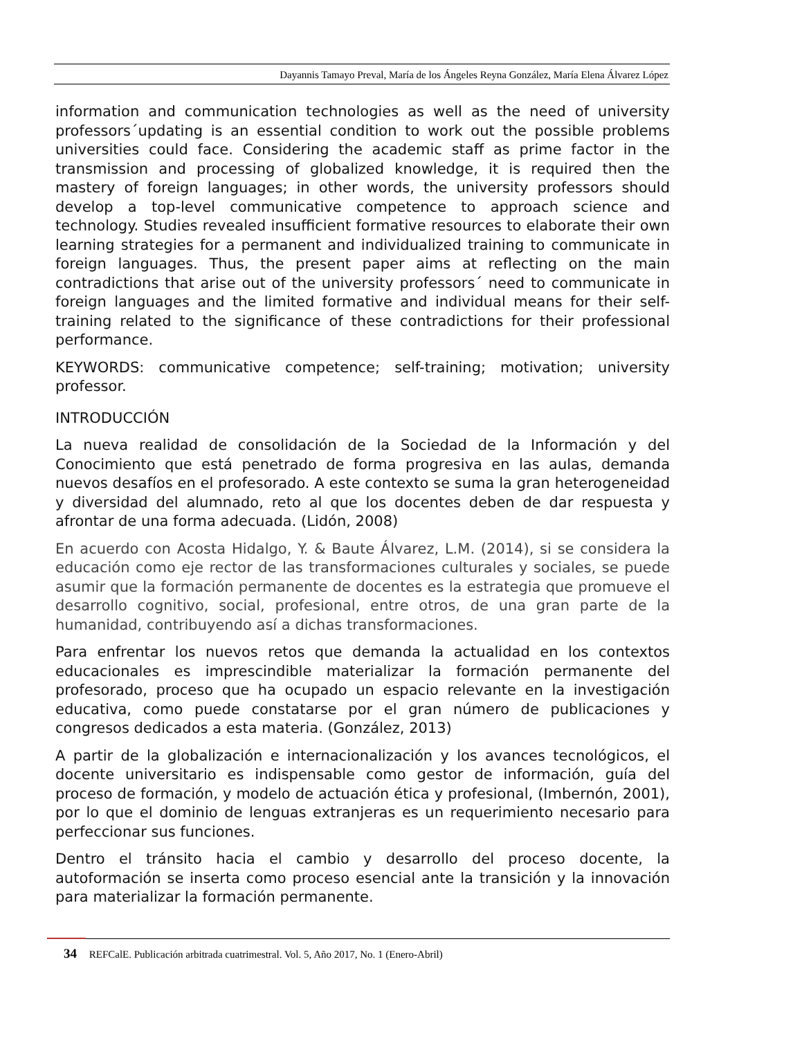Dayannis Tamayo Preval, María de los Ángeles Reyna González, María Elena Álvarez López
information and communication technologies as well as the need of university professors´updating is an essential condition to work out the possible problems universities could face. Considering the academic staff as prime factor in the transmission and processing of globalized knowledge, it is required then the mastery of foreign languages; in other words, the university professors should develop a top-level communicative competence to approach science and technology. Studies revealed insufficient formative resources to elaborate their own learning strategies for a permanent and individualized training to communicate in foreign languages. Thus, the present paper aims at reflecting on the main contradictions that arise out of the university professors´ need to communicate in foreign languages and the limited formative and individual means for their self-training related to the significance of these contradictions for their professional performance.
KEYWORDS: communicative competence; self-training; motivation; university professor.
INTRODUCCIÓN
La nueva realidad de consolidación de la Sociedad de la Información y del Conocimiento que está penetrado de forma progresiva en las aulas, demanda nuevos desafíos en el profesorado. A este contexto se suma la gran heterogeneidad y diversidad del alumnado, reto al que los docentes deben de dar respuesta y afrontar de una forma adecuada. (Lidón, 2008)
En acuerdo con Acosta Hidalgo, Y. & Baute Álvarez, L.M. (2014), si se considera la educación como eje rector de las transformaciones culturales y sociales, se puede asumir que la formación permanente de docentes es la estrategia que promueve el desarrollo cognitivo, social, profesional, entre otros, de una gran parte de la humanidad, contribuyendo así a dichas transformaciones.
Para enfrentar los nuevos retos que demanda la actualidad en los contextos educacionales es imprescindible materializar la formación permanente del profesorado, proceso que ha ocupado un espacio relevante en la investigación educativa, como puede constatarse por el gran número de publicaciones y congresos dedicados a esta materia. (González, 2013)
A partir de la globalización e internacionalización y los avances tecnológicos, el docente universitario es indispensable como gestor de información, guía del proceso de formación, y modelo de actuación ética y profesional, (Imbernón, 2001), por lo que el dominio de lenguas extranjeras es un requerimiento necesario para perfeccionar sus funciones.
Dentro el tránsito hacia el cambio y desarrollo del proceso docente, la autoformación se inserta como proceso esencial ante la transición y la innovación para materializar la formación permanente.
34 REFCalE. Publicación arbitrada cuatrimestral. Vol. 5, Año 2017, No. 1 (Enero-Abril)